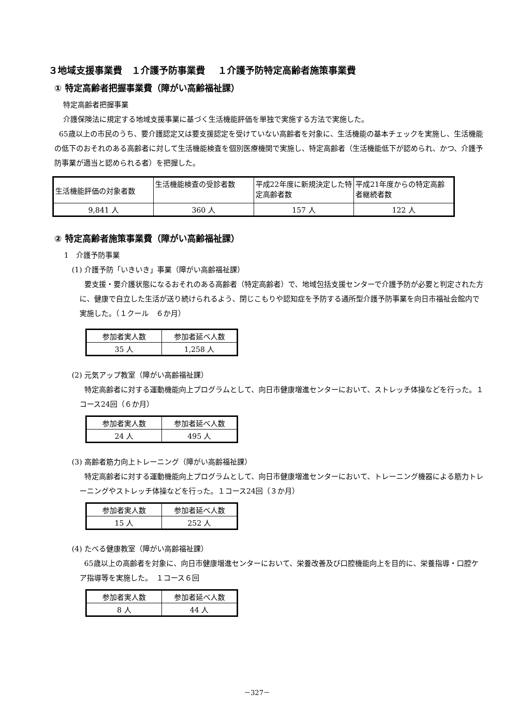３地域支援事業費　１介護予防事業費　 １介護予防特定高齢者施策事業費
① 特定高齢者把握事業費（障がい高齢福祉課）
特定高齢者把握事業
介護保険法に規定する地域支援事業に基づく生活機能評価を単独で実施する方法で実施した。
65歳以上の市民のうち、要介護認定又は要支援認定を受けていない高齢者を対象に、生活機能の基本チェックを実施し、生活機能の低下のおそれのある高齢者に対して生活機能検査を個別医療機関で実施し、特定高齢者（生活機能低下が認められ、かつ、介護予防事業が適当と認められる者）を把握した。
| 生活機能評価の対象者数 | 生活機能検査の受診者数 | 平成22年度に新規決定した特定高齢者数 | 平成21年度からの特定高齢者継続者数 |
| 9,841 人 | 360 人 | 157 人 | 122 人 |
② 特定高齢者施策事業費（障がい高齢福祉課）
1　介護予防事業
(1) 介護予防「いきいき」事業（障がい高齢福祉課）
要支援・要介護状態になるおそれのある高齢者（特定高齢者）で、地域包括支援センターで介護予防が必要と判定された方に、健康で自立した生活が送り続けられるよう、閉じこもりや認知症を予防する通所型介護予防事業を向日市福祉会館内で実施した。（１クール　６か月）
| 参加者実人数 | 参加者延べ人数 |
| 35 人 | 1,258 人 |
(2) 元気アップ教室（障がい高齢福祉課）
特定高齢者に対する運動機能向上プログラムとして、向日市健康増進センターにおいて、ストレッチ体操などを行った。１コース24回（６か月）
| 参加者実人数 | 参加者延べ人数 |
| 24 人 | 495 人 |
(3) 高齢者筋力向上トレーニング（障がい高齢福祉課）
特定高齢者に対する運動機能向上プログラムとして、向日市健康増進センターにおいて、トレーニング機器による筋力トレーニングやストレッチ体操などを行った。１コース24回（３か月）
| 参加者実人数 | 参加者延べ人数 |
| 15 人 | 252 人 |
(4) たべる健康教室（障がい高齢福祉課）
65歳以上の高齢者を対象に、向日市健康増進センターにおいて、栄養改善及び口腔機能向上を目的に、栄養指導・口腔ケア指導等を実施した。　１コース６回
| 参加者実人数 | 参加者延べ人数 |
| 8 人 | 44 人 |
－327－